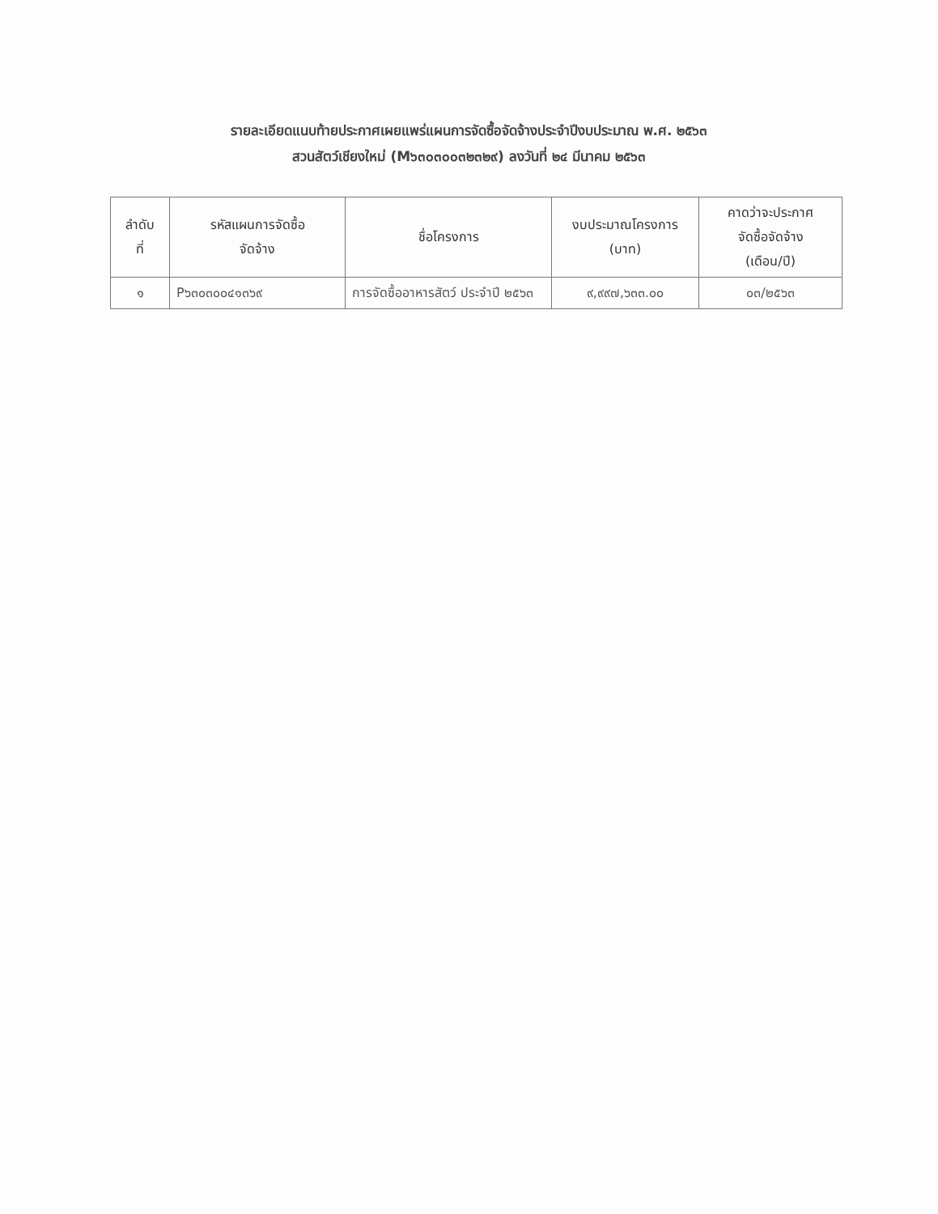รายละเอียดแนบท้ายประกาศเผยแพร่แผนการจัดซื้อจัดจ้างประจำปีงบประมาณ พ.ศ. ๒๕๖๓
สวนสัตว์เชียงใหม่ (M๖๓๐๓๐๐๓๒๓๒๙) ลงวันที่ ๒๔ มีนาคม ๒๕๖๓
| ลำดับ ที่ | รหัสแผนการจัดซื้อ จัดจ้าง | ชื่อโครงการ | งบประมาณโครงการ (บาท) | คาดว่าจะประกาศ จัดซื้อจัดจ้าง (เดือน/ปี) |
| --- | --- | --- | --- | --- |
| ๑ | P๖๓๐๓๐๐๔๑๓๖๙ | การจัดซื้ออาหารสัตว์ ประจำปี ๒๕๖๓ | ๙,๙๙๗,๖๓๓.๐๐ | ๐๓/๒๕๖๓ |